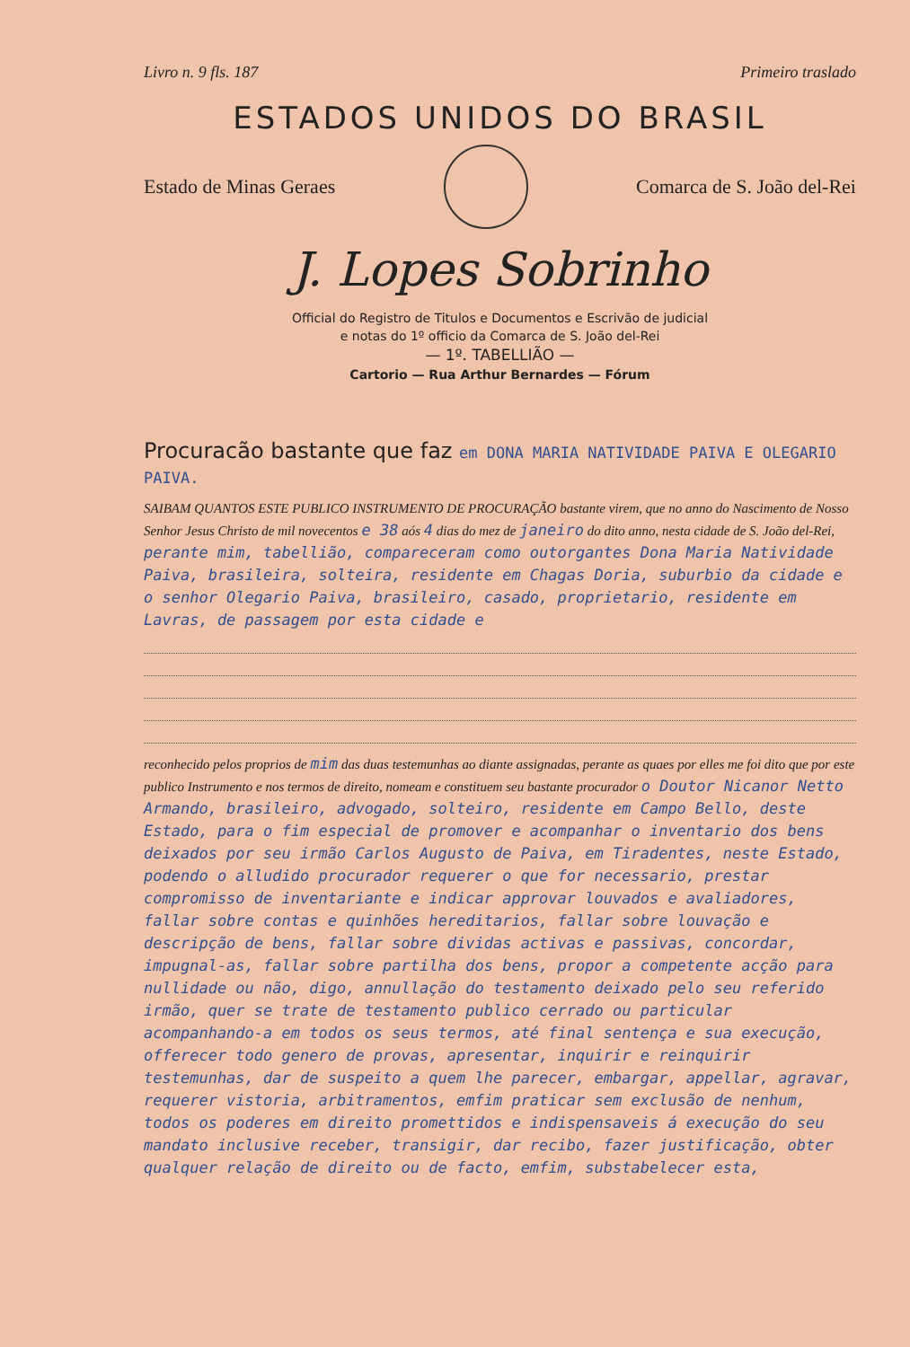Livro n. 9 fls. 187 Primeiro traslado
ESTADOS UNIDOS DO BRASIL
Estado de Minas Geraes Comarca de S. João del-Rei
J. Lopes Sobrinho
Official do Registro de Titulos e Documentos e Escrivão de judicial
e notas do 1º officio da Comarca de S. João del-Rei
— 1º. TABELLIÃO —
Cartorio — Rua Arthur Bernardes — Fórum
Procuracão bastante que faz em DONA MARIA NATIVIDADE PAIVA E OLEGARIO PAIVA.
SAIBAM QUANTOS ESTE PUBLICO INSTRUMENTO DE PROCURAÇÃO bastante virem, que no anno do Nascimento de Nosso Senhor Jesus Christo de mil novecentos e 38 aós 4 dias do mez de janeiro do dito anno, nesta cidade de S. João del-Rei, perante mim, tabellião, compareceram como outorgantes Dona Maria Natividade Paiva, brasileira, solteira, residente em Chagas Doria, suburbio da cidade e o senhor Olegario Paiva, brasileiro, casado, proprietario, residente em Lavras, de passagem por esta cidade e
reconhecido pelos proprios de mim das duas testemunhas ao diante assignadas, perante as quaes por elles me foi dito que por este publico Instrumento e nos termos de direito, nomeam e constituem seu bastante procurador o Doutor Nicanor Netto Armando, brasileiro, advogado, solteiro, residente em Campo Bello, deste Estado, para o fim especial de promover e acompanhar o inventario dos bens deixados por seu irmão Carlos Augusto de Paiva, em Tiradentes, neste Estado, podendo o alludido procurador requerer o que for necessario, prestar compromisso de inventariante e indicar approvar louvados e avaliadores, fallar sobre contas e quinhões hereditarios, fallar sobre louvação e descripção de bens, fallar sobre dividas activas e passivas, concordar, impugnal-as, fallar sobre partilha dos bens, propor a competente acção para nullidade ou não, digo, annullação do testamento deixado pelo seu referido irmão, quer se trate de testamento publico cerrado ou particular acompanhando-a em todos os seus termos, até final sentença e sua execução, offerecer todo genero de provas, apresentar, inquirir e reinquirir testemunhas, dar de suspeito a quem lhe parecer, embargar, appellar, agravar, requerer vistoria, arbitramentos, emfim praticar sem exclusão de nenhum, todos os poderes em direito promettidos e indispensaveis á execução do seu mandato inclusive receber, transigir, dar recibo, fazer justificação, obter qualquer relação de direito ou de facto, emfim, substabelecer esta,